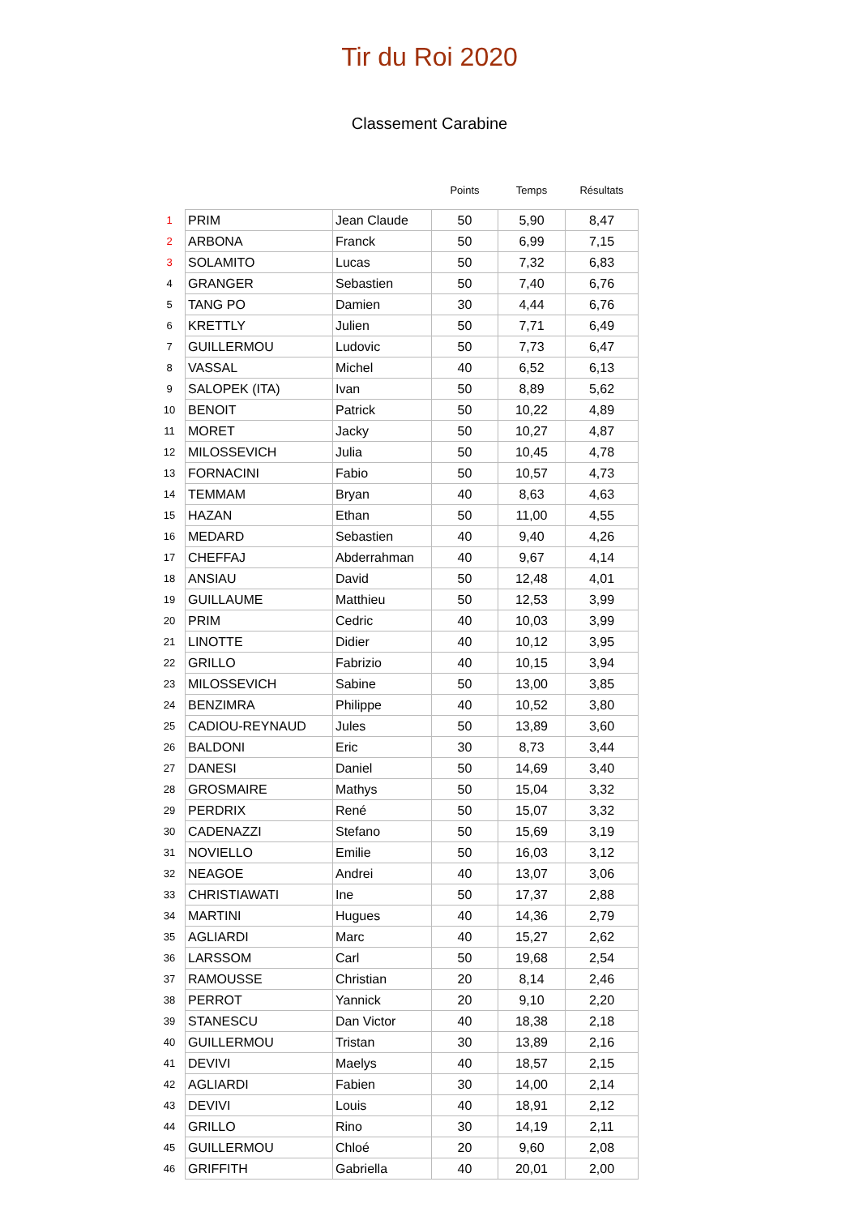Tir du Roi 2020
Classement Carabine
| | | | Points | Temps | Résultats |
| --- | --- | --- | --- | --- | --- |
| 1 | PRIM | Jean Claude | 50 | 5,90 | 8,47 |
| 2 | ARBONA | Franck | 50 | 6,99 | 7,15 |
| 3 | SOLAMITO | Lucas | 50 | 7,32 | 6,83 |
| 4 | GRANGER | Sebastien | 50 | 7,40 | 6,76 |
| 5 | TANG PO | Damien | 30 | 4,44 | 6,76 |
| 6 | KRETTLY | Julien | 50 | 7,71 | 6,49 |
| 7 | GUILLERMOU | Ludovic | 50 | 7,73 | 6,47 |
| 8 | VASSAL | Michel | 40 | 6,52 | 6,13 |
| 9 | SALOPEK (ITA) | Ivan | 50 | 8,89 | 5,62 |
| 10 | BENOIT | Patrick | 50 | 10,22 | 4,89 |
| 11 | MORET | Jacky | 50 | 10,27 | 4,87 |
| 12 | MILOSSEVICH | Julia | 50 | 10,45 | 4,78 |
| 13 | FORNACINI | Fabio | 50 | 10,57 | 4,73 |
| 14 | TEMMAM | Bryan | 40 | 8,63 | 4,63 |
| 15 | HAZAN | Ethan | 50 | 11,00 | 4,55 |
| 16 | MEDARD | Sebastien | 40 | 9,40 | 4,26 |
| 17 | CHEFFAJ | Abderrahman | 40 | 9,67 | 4,14 |
| 18 | ANSIAU | David | 50 | 12,48 | 4,01 |
| 19 | GUILLAUME | Matthieu | 50 | 12,53 | 3,99 |
| 20 | PRIM | Cedric | 40 | 10,03 | 3,99 |
| 21 | LINOTTE | Didier | 40 | 10,12 | 3,95 |
| 22 | GRILLO | Fabrizio | 40 | 10,15 | 3,94 |
| 23 | MILOSSEVICH | Sabine | 50 | 13,00 | 3,85 |
| 24 | BENZIMRA | Philippe | 40 | 10,52 | 3,80 |
| 25 | CADIOU-REYNAUD | Jules | 50 | 13,89 | 3,60 |
| 26 | BALDONI | Eric | 30 | 8,73 | 3,44 |
| 27 | DANESI | Daniel | 50 | 14,69 | 3,40 |
| 28 | GROSMAIRE | Mathys | 50 | 15,04 | 3,32 |
| 29 | PERDRIX | René | 50 | 15,07 | 3,32 |
| 30 | CADENAZZI | Stefano | 50 | 15,69 | 3,19 |
| 31 | NOVIELLO | Emilie | 50 | 16,03 | 3,12 |
| 32 | NEAGOE | Andrei | 40 | 13,07 | 3,06 |
| 33 | CHRISTIAWATI | Ine | 50 | 17,37 | 2,88 |
| 34 | MARTINI | Hugues | 40 | 14,36 | 2,79 |
| 35 | AGLIARDI | Marc | 40 | 15,27 | 2,62 |
| 36 | LARSSOM | Carl | 50 | 19,68 | 2,54 |
| 37 | RAMOUSSE | Christian | 20 | 8,14 | 2,46 |
| 38 | PERROT | Yannick | 20 | 9,10 | 2,20 |
| 39 | STANESCU | Dan Victor | 40 | 18,38 | 2,18 |
| 40 | GUILLERMOU | Tristan | 30 | 13,89 | 2,16 |
| 41 | DEVIVI | Maelys | 40 | 18,57 | 2,15 |
| 42 | AGLIARDI | Fabien | 30 | 14,00 | 2,14 |
| 43 | DEVIVI | Louis | 40 | 18,91 | 2,12 |
| 44 | GRILLO | Rino | 30 | 14,19 | 2,11 |
| 45 | GUILLERMOU | Chloé | 20 | 9,60 | 2,08 |
| 46 | GRIFFITH | Gabriella | 40 | 20,01 | 2,00 |